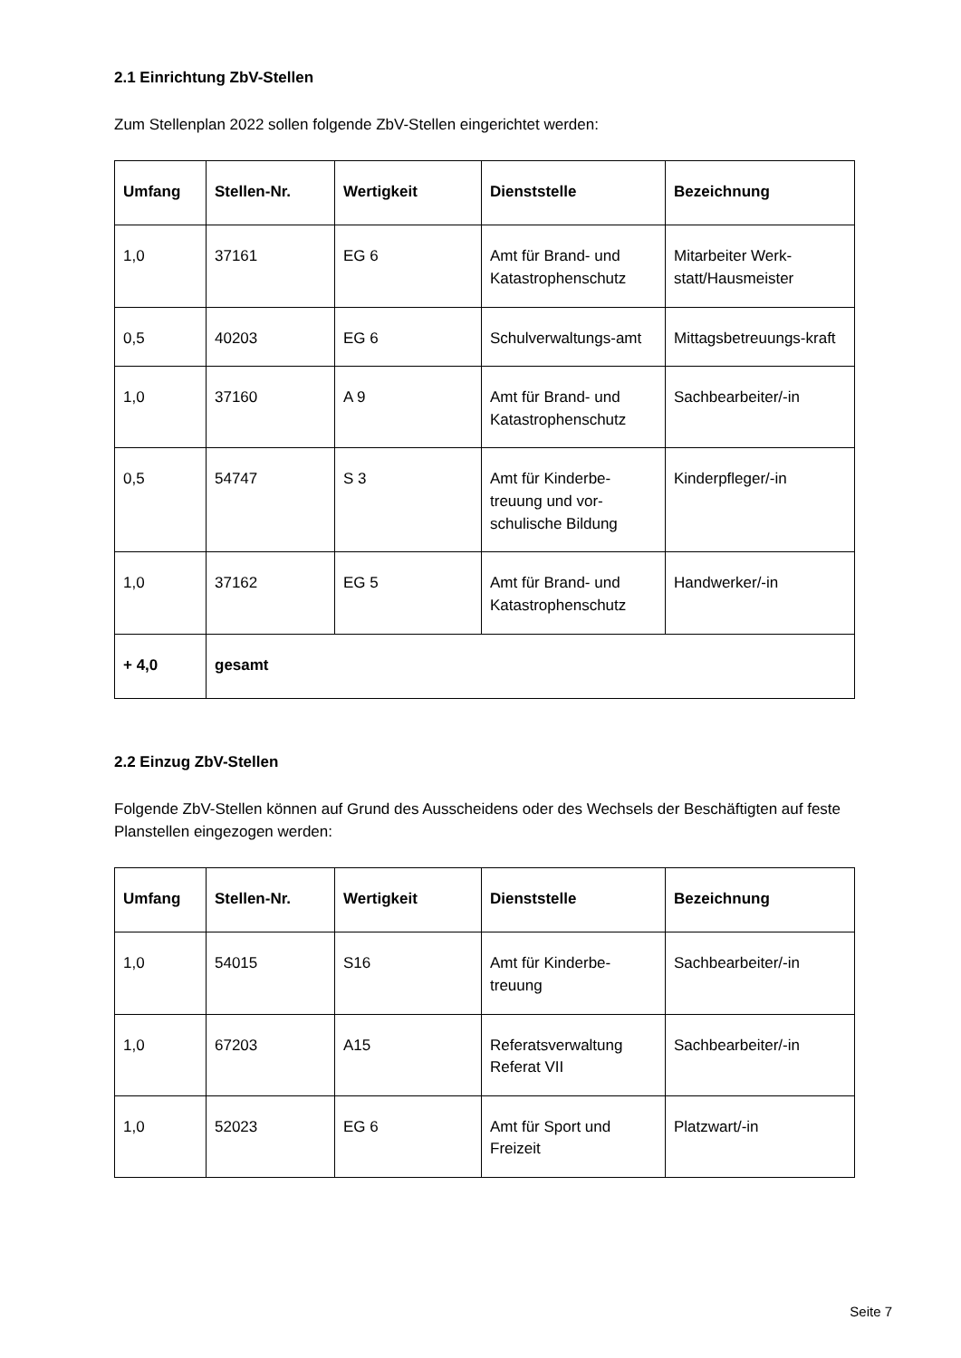2.1 Einrichtung ZbV-Stellen
Zum Stellenplan 2022 sollen folgende ZbV-Stellen eingerichtet werden:
| Umfang | Stellen-Nr. | Wertigkeit | Dienststelle | Bezeichnung |
| --- | --- | --- | --- | --- |
| 1,0 | 37161 | EG 6 | Amt für Brand- und Katastrophenschutz | Mitarbeiter Werk-statt/Hausmeister |
| 0,5 | 40203 | EG 6 | Schulverwaltungs-amt | Mittagsbetreuungs-kraft |
| 1,0 | 37160 | A 9 | Amt für Brand- und Katastrophenschutz | Sachbearbeiter/-in |
| 0,5 | 54747 | S 3 | Amt für Kinderbe-treuung und vor-schulische Bildung | Kinderpfleger/-in |
| 1,0 | 37162 | EG 5 | Amt für Brand- und Katastrophenschutz | Handwerker/-in |
| + 4,0 | gesamt | | | |
2.2 Einzug ZbV-Stellen
Folgende ZbV-Stellen können auf Grund des Ausscheidens oder des Wechsels der Beschäftigten auf feste Planstellen eingezogen werden:
| Umfang | Stellen-Nr. | Wertigkeit | Dienststelle | Bezeichnung |
| --- | --- | --- | --- | --- |
| 1,0 | 54015 | S16 | Amt für Kinderbe-treuung | Sachbearbeiter/-in |
| 1,0 | 67203 | A15 | Referatsverwaltung Referat VII | Sachbearbeiter/-in |
| 1,0 | 52023 | EG 6 | Amt für Sport und Freizeit | Platzwart/-in |
Seite 7